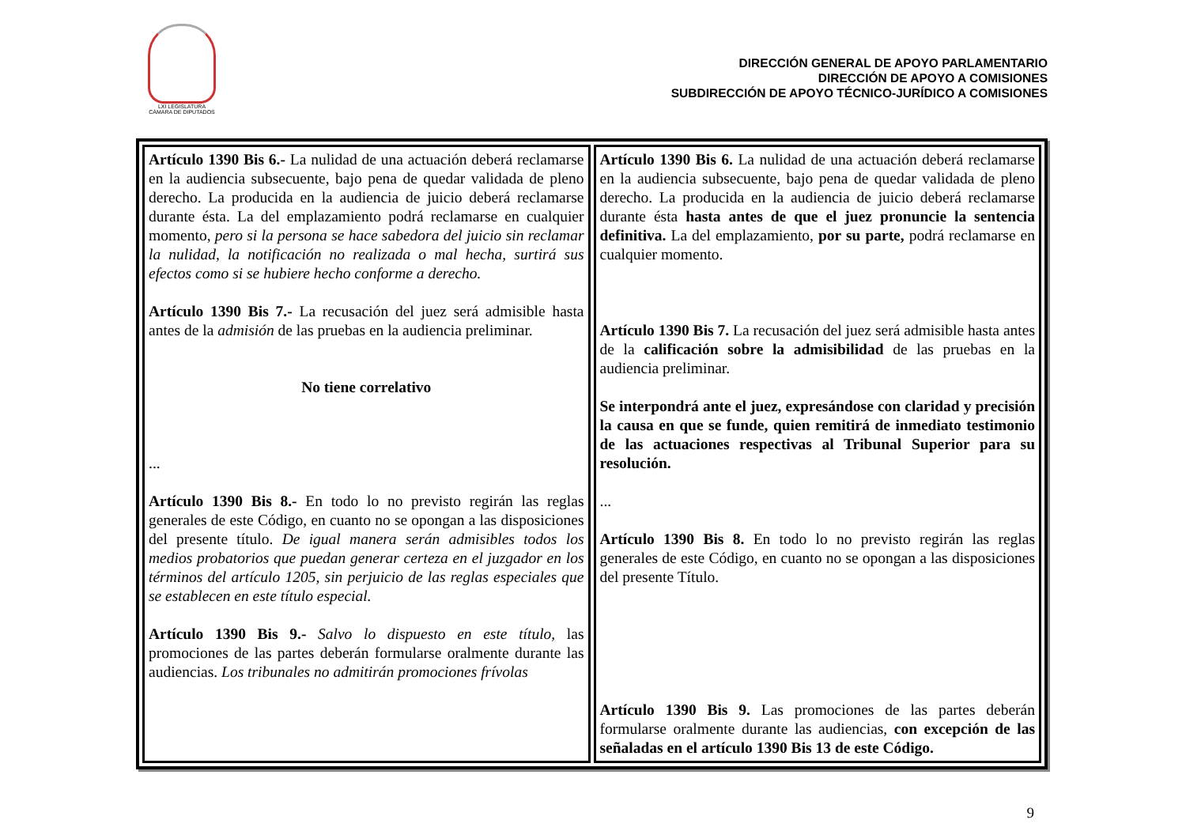LXI LEGISLATURA
CÁMARA DE DIPUTADOS
DIRECCIÓN GENERAL DE APOYO PARLAMENTARIO
DIRECCIÓN DE APOYO A COMISIONES
SUBDIRECCIÓN DE APOYO TÉCNICO-JURÍDICO A COMISIONES
| Artículo 1390 Bis 6.- La nulidad de una actuación deberá reclamarse en la audiencia subsecuente, bajo pena de quedar validada de pleno derecho. La producida en la audiencia de juicio deberá reclamarse durante ésta. La del emplazamiento podrá reclamarse en cualquier momento, pero si la persona se hace sabedora del juicio sin reclamar la nulidad, la notificación no realizada o mal hecha, surtirá sus efectos como si se hubiere hecho conforme a derecho. Artículo 1390 Bis 7.- La recusación del juez será admisible hasta antes de la admisión de las pruebas en la audiencia preliminar. No tiene correlativo ... Artículo 1390 Bis 8.- En todo lo no previsto regirán las reglas generales de este Código, en cuanto no se opongan a las disposiciones del presente título. De igual manera serán admisibles todos los medios probatorios que puedan generar certeza en el juzgador en los términos del artículo 1205, sin perjuicio de las reglas especiales que se establecen en este título especial. Artículo 1390 Bis 9.- Salvo lo dispuesto en este título, las promociones de las partes deberán formularse oralmente durante las audiencias. Los tribunales no admitirán promociones frívolas | Artículo 1390 Bis 6. La nulidad de una actuación deberá reclamarse en la audiencia subsecuente, bajo pena de quedar validada de pleno derecho. La producida en la audiencia de juicio deberá reclamarse durante ésta hasta antes de que el juez pronuncie la sentencia definitiva. La del emplazamiento, por su parte, podrá reclamarse en cualquier momento. Artículo 1390 Bis 7. La recusación del juez será admisible hasta antes de la calificación sobre la admisibilidad de las pruebas en la audiencia preliminar. Se interpondrá ante el juez, expresándose con claridad y precisión la causa en que se funde, quien remitirá de inmediato testimonio de las actuaciones respectivas al Tribunal Superior para su resolución. ... Artículo 1390 Bis 8. En todo lo no previsto regirán las reglas generales de este Código, en cuanto no se opongan a las disposiciones del presente Título. Artículo 1390 Bis 9. Las promociones de las partes deberán formularse oralmente durante las audiencias, con excepción de las señaladas en el artículo 1390 Bis 13 de este Código. |
9